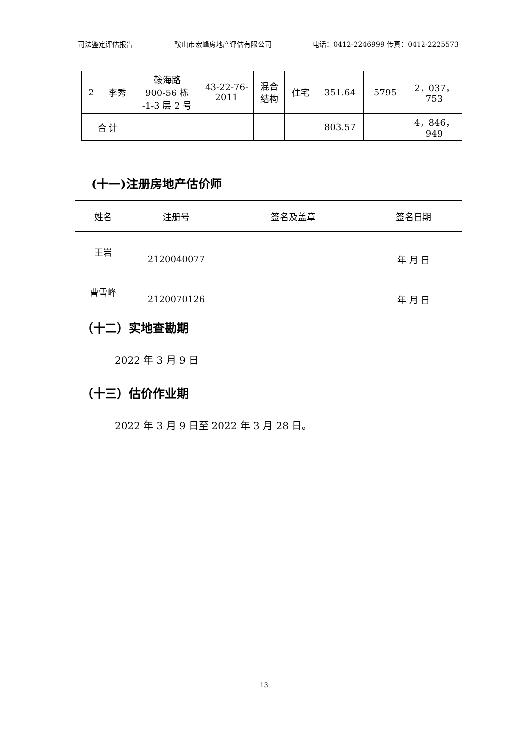司法鉴定评估报告 鞍山市宏峰房地产评估有限公司 电话：0412-2246999 传真：0412-2225573
| 2 | 李秀 | 鞍海路 900-56 栋 -1-3 层 2 号 | 43-22-76- 2011 | 混合 结构 | 住宅 | 351.64 | 5795 | 2，037，753 |
| 合 计 | | | | | | 803.57 | | 4，846，949 |
(十一)注册房地产估价师
| 姓名 | 注册号 | 签名及盖章 | 签名日期 |
| 王岩 | 2120040077 | | 年 月 日 |
| 曹雪峰 | 2120070126 | | 年 月 日 |
（十二）实地查勘期
2022 年 3 月 9 日
（十三）估价作业期
2022 年 3 月 9 日至 2022 年 3 月 28 日。
13